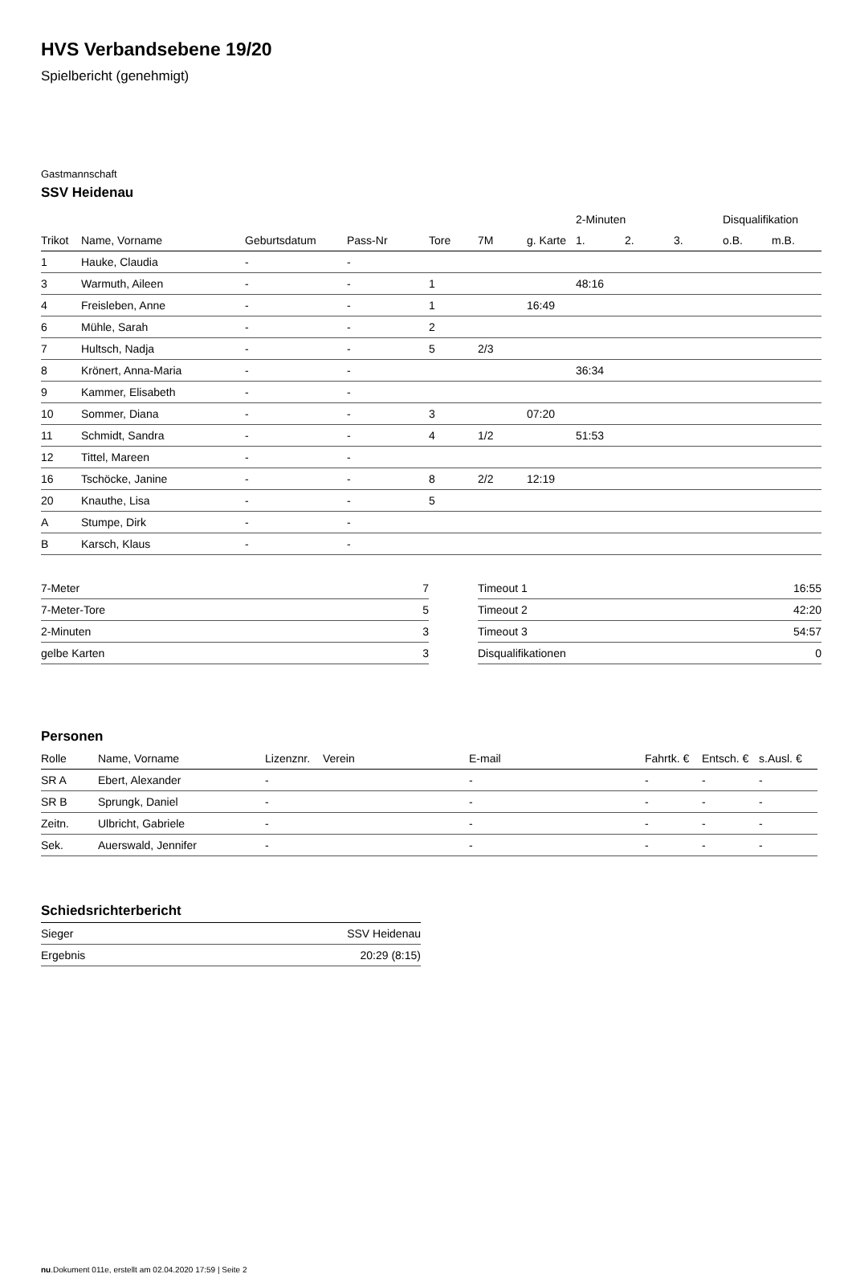HVS Verbandsebene 19/20
Spielbericht (genehmigt)
Gastmannschaft
SSV Heidenau
| | | | | | | | 2-Minuten | | | Disqualifikation | |
| --- | --- | --- | --- | --- | --- | --- | --- | --- | --- | --- | --- |
| Trikot | Name, Vorname | Geburtsdatum | Pass-Nr | Tore | 7M | g. Karte | 1. | 2. | 3. | o.B. | m.B. |
| 1 | Hauke, Claudia | - | - | | | | | | | | |
| 3 | Warmuth, Aileen | - | - | 1 | | | 48:16 | | | | |
| 4 | Freisleben, Anne | - | - | 1 | | 16:49 | | | | | |
| 6 | Mühle, Sarah | - | - | 2 | | | | | | | |
| 7 | Hultsch, Nadja | - | - | 5 | 2/3 | | | | | | |
| 8 | Krönert, Anna-Maria | - | - | | | | 36:34 | | | | |
| 9 | Kammer, Elisabeth | - | - | | | | | | | | |
| 10 | Sommer, Diana | - | - | 3 | | 07:20 | | | | | |
| 11 | Schmidt, Sandra | - | - | 4 | 1/2 | | 51:53 | | | | |
| 12 | Tittel, Mareen | - | - | | | | | | | | |
| 16 | Tschöcke, Janine | - | - | 8 | 2/2 | 12:19 | | | | | |
| 20 | Knauthe, Lisa | - | - | 5 | | | | | | | |
| A | Stumpe, Dirk | - | - | | | | | | | | |
| B | Karsch, Klaus | - | - | | | | | | | | |
| 7-Meter | 7 |
| 7-Meter-Tore | 5 |
| 2-Minuten | 3 |
| gelbe Karten | 3 |
| Timeout 1 | 16:55 |
| Timeout 2 | 42:20 |
| Timeout 3 | 54:57 |
| Disqualifikationen | 0 |
Personen
| Rolle | Name, Vorname | Lizenznr. | Verein | E-mail | Fahrtk. € | Entsch. € | s.Ausl. € |
| --- | --- | --- | --- | --- | --- | --- | --- |
| SR A | Ebert, Alexander | - | | - | - | - | - |
| SR B | Sprungk, Daniel | - | | - | - | - | - |
| Zeitn. | Ulbricht, Gabriele | - | | - | - | - | - |
| Sek. | Auerswald, Jennifer | - | | - | - | - | - |
Schiedsrichterbericht
| Sieger | SSV Heidenau |
| Ergebnis | 20:29 (8:15) |
nu.Dokument 011e, erstellt am 02.04.2020 17:59 | Seite 2